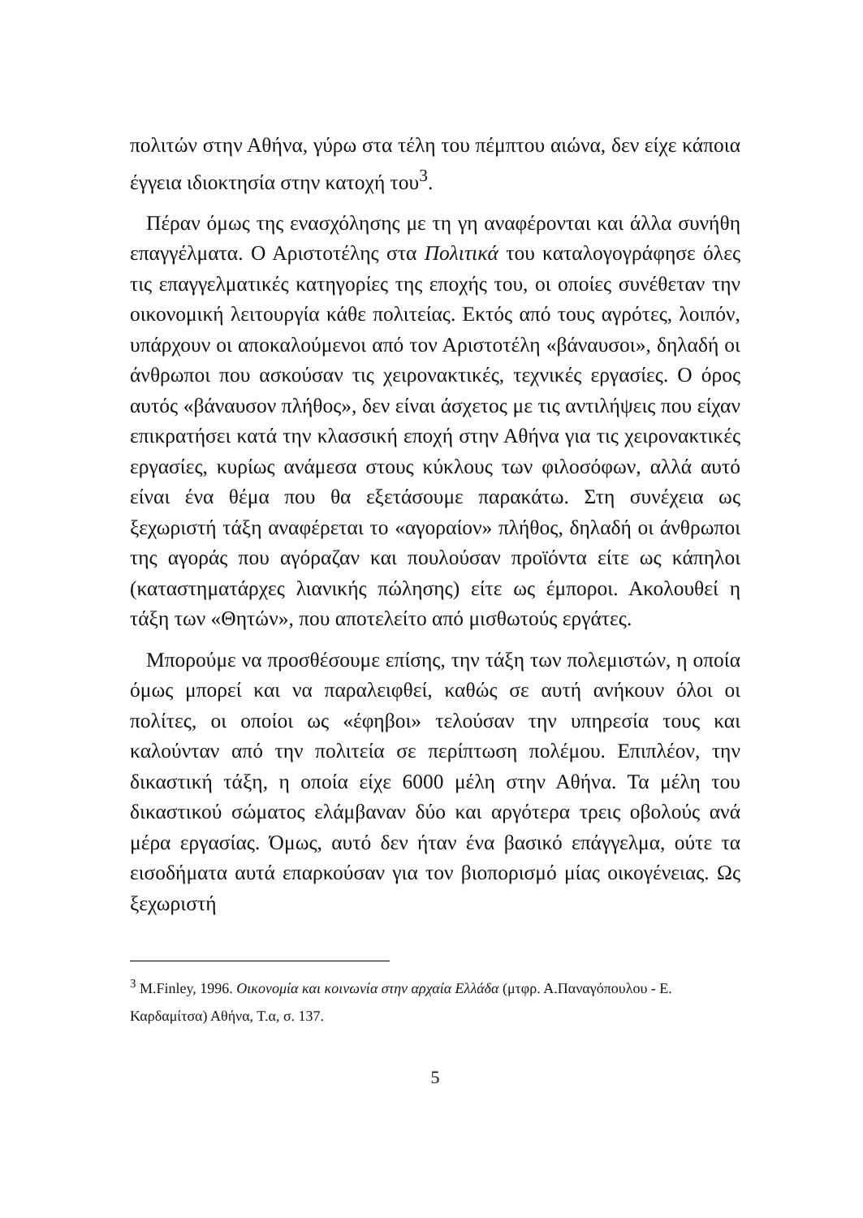πολιτών στην Αθήνα, γύρω στα τέλη του πέμπτου αιώνα, δεν είχε κάποια έγγεια ιδιοκτησία στην κατοχή του<sup>3</sup>.
Πέραν όμως της ενασχόλησης με τη γη αναφέρονται και άλλα συνήθη επαγγέλματα. Ο Αριστοτέλης στα Πολιτικά του καταλογογράφησε όλες τις επαγγελματικές κατηγορίες της εποχής του, οι οποίες συνέθεταν την οικονομική λειτουργία κάθε πολιτείας. Εκτός από τους αγρότες, λοιπόν, υπάρχουν οι αποκαλούμενοι από τον Αριστοτέλη «βάναυσοι», δηλαδή οι άνθρωποι που ασκούσαν τις χειρονακτικές, τεχνικές εργασίες. Ο όρος αυτός «βάναυσον πλήθος», δεν είναι άσχετος με τις αντιλήψεις που είχαν επικρατήσει κατά την κλασσική εποχή στην Αθήνα για τις χειρονακτικές εργασίες, κυρίως ανάμεσα στους κύκλους των φιλοσόφων, αλλά αυτό είναι ένα θέμα που θα εξετάσουμε παρακάτω. Στη συνέχεια ως ξεχωριστή τάξη αναφέρεται το «αγοραίον» πλήθος, δηλαδή οι άνθρωποι της αγοράς που αγόραζαν και πουλούσαν προϊόντα είτε ως κάπηλοι (καταστηματάρχες λιανικής πώλησης) είτε ως έμποροι. Ακολουθεί η τάξη των «Θητών», που αποτελείτο από μισθωτούς εργάτες.
Μπορούμε να προσθέσουμε επίσης, την τάξη των πολεμιστών, η οποία όμως μπορεί και να παραλειφθεί, καθώς σε αυτή ανήκουν όλοι οι πολίτες, οι οποίοι ως «έφηβοι» τελούσαν την υπηρεσία τους και καλούνταν από την πολιτεία σε περίπτωση πολέμου. Επιπλέον, την δικαστική τάξη, η οποία είχε 6000 μέλη στην Αθήνα. Τα μέλη του δικαστικού σώματος ελάμβαναν δύο και αργότερα τρεις οβολούς ανά μέρα εργασίας. Όμως, αυτό δεν ήταν ένα βασικό επάγγελμα, ούτε τα εισοδήματα αυτά επαρκούσαν για τον βιοπορισμό μίας οικογένειας. Ως ξεχωριστή
<sup>3</sup> M.Finley, 1996. Οικονομία και κοινωνία στην αρχαία Ελλάδα (μτφρ. Α.Παναγόπουλου - Ε. Καρδαμίτσα) Αθήνα, Τ.α, σ. 137.
5